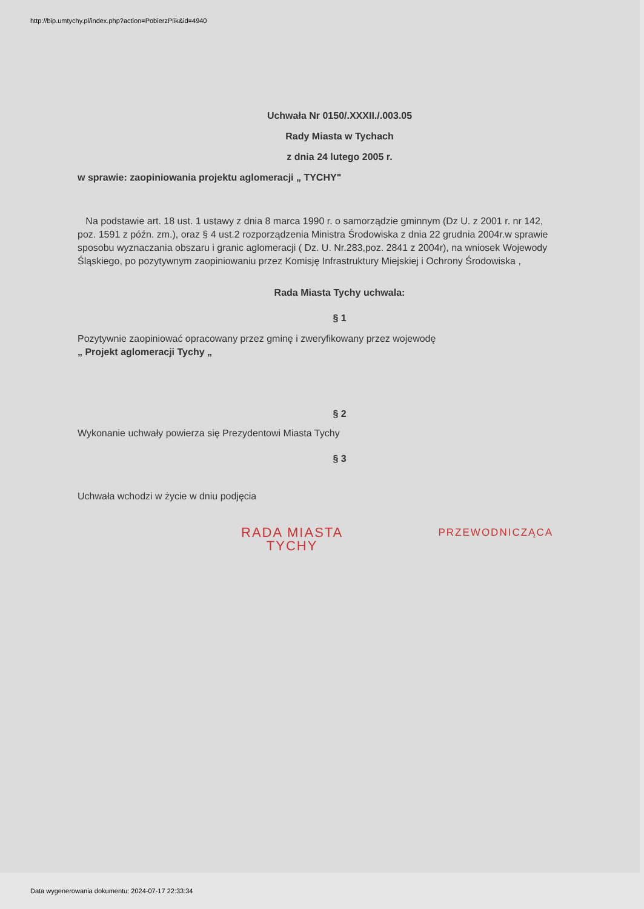http://bip.umtychy.pl/index.php?action=PobierzPlik&id=4940
Uchwała Nr 0150/.XXXII./.003.05
Rady Miasta w Tychach
z dnia 24 lutego 2005 r.
w sprawie: zaopiniowania projektu aglomeracji „ TYCHY"
Na podstawie art. 18 ust. 1 ustawy z dnia 8 marca 1990 r. o samorządzie gminnym (Dz U. z 2001 r. nr 142, poz. 1591 z późn. zm.), oraz § 4 ust.2 rozporządzenia Ministra Środowiska z dnia 22 grudnia 2004r.w sprawie sposobu wyznaczania obszaru i granic aglomeracji ( Dz. U. Nr.283,poz. 2841 z 2004r), na wniosek Wojewody Śląskiego, po pozytywnym zaopiniowaniu przez Komisję Infrastruktury Miejskiej i Ochrony Środowiska ,
Rada Miasta Tychy uchwala:
§ 1
Pozytywnie zaopiniować opracowany przez gminę i zweryfikowany przez wojewodę
„ Projekt aglomeracji Tychy „
§ 2
Wykonanie uchwały powierza się Prezydentowi Miasta Tychy
§ 3
Uchwała wchodzi w życie w dniu podjęcia
RADA MIASTA
TYCHY
PRZEWODNICZĄCA
Data wygenerowania dokumentu: 2024-07-17 22:33:34